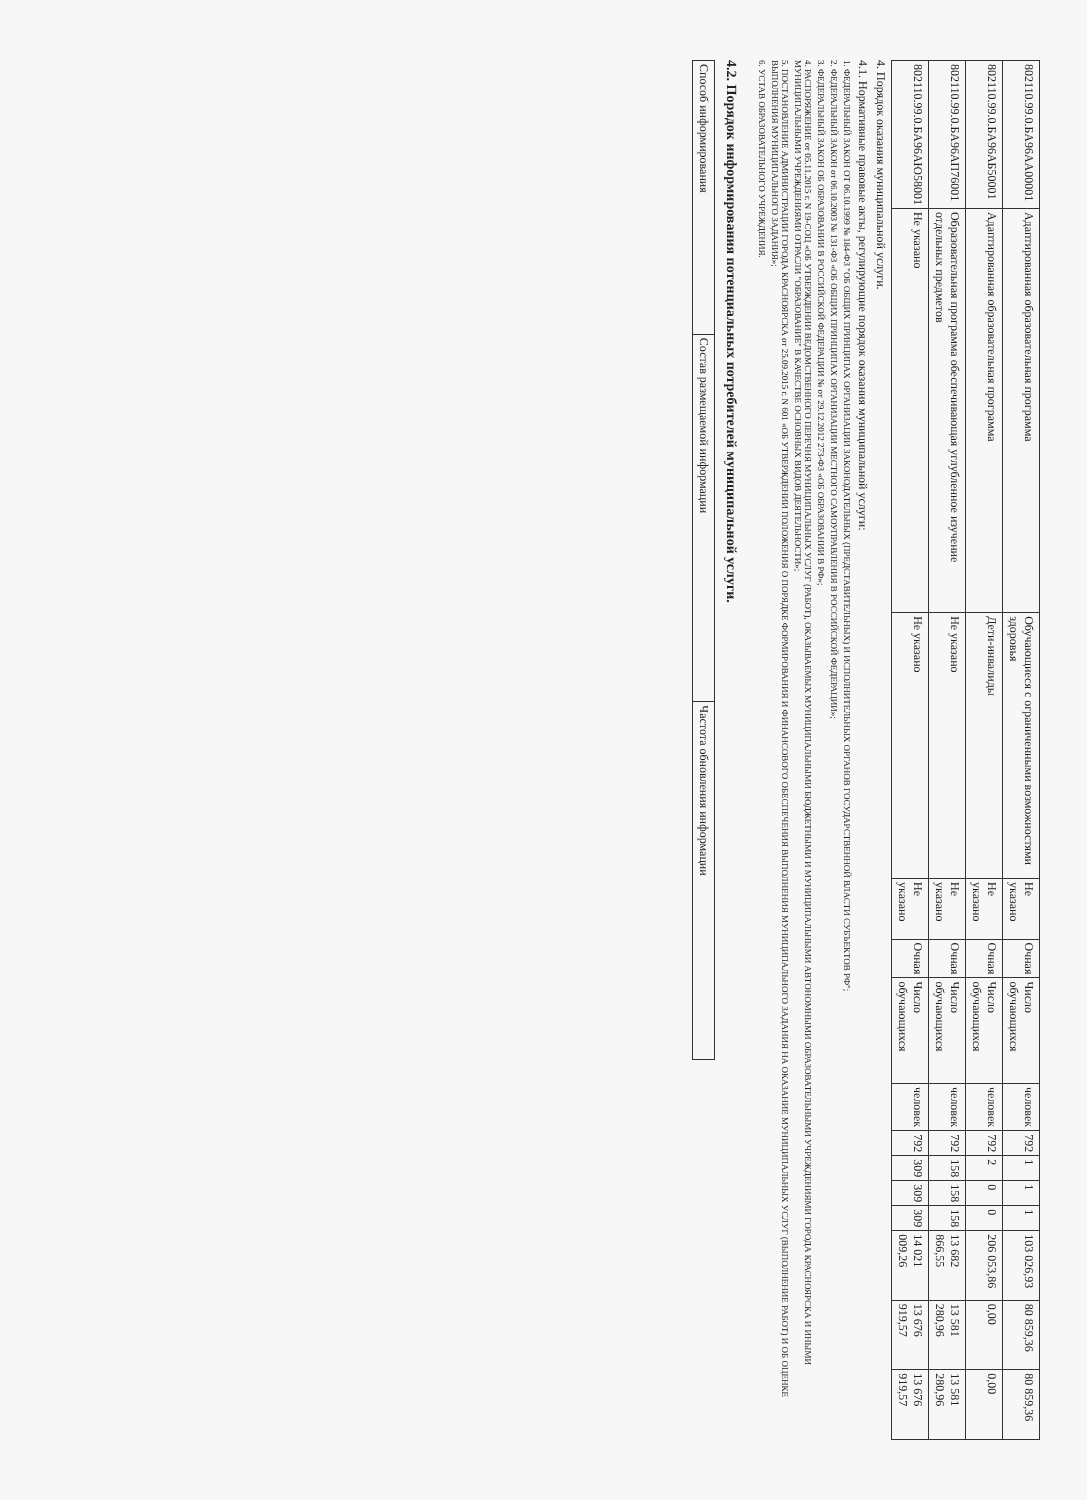| 802110.99.0.БА96АА00001 | Адаптированная образовательная программа | Обучающиеся с ограниченными возможностями здоровья | Не указано | Очная | Число обучающихся | человек | 792 | 1 | 1 | 1 | 103 026,93 | 80 859,36 | 80 859,36 |
| 802110.99.0.БА96АБ50001 | Адаптированная образовательная программа | Дети-инвалиды | Не указано | Очная | Число обучающихся | человек | 792 | 2 | 0 | 0 | 206 053,86 | 0,00 | 0,00 |
| 802110.99.0.БА96АП76001 | Образовательная программа обеспечивающая углубленное изучение отдельных предметов | Не указано | Не указано | Очная | Число обучающихся | человек | 792 | 158 | 158 | 158 | 13 682 866,55 | 13 581 280,96 | 13 581 280,96 |
| 802110.99.0.БА96АЮ58001 | Не указано | Не указано | Не указано | Очная | Число обучающихся | человек | 792 | 309 | 309 | 309 | 14 021 009,26 | 13 676 919,57 | 13 676 919,57 |
4. Порядок оказания муниципальной услуги.
4.1. Нормативные правовые акты, регулирующие порядок оказания муниципальной услуги:
1. ФЕДЕРАЛЬНЫЙ ЗАКОН ОТ 06.10.1999 № 184-ФЗ "ОБ ОБЩИХ ПРИНЦИПАХ ОРГАНИЗАЦИИ ЗАКОНОДАТЕЛЬНЫХ (ПРЕДСТАВИТЕЛЬНЫХ) И ИСПОЛНИТЕЛЬНЫХ ОРГАНОВ ГОСУДАРСТВЕННОЙ ВЛАСТИ СУБЪЕКТОВ РФ";
2. ФЕДЕРАЛЬНЫЙ ЗАКОН от 06.10.2003 № 131-ФЗ «ОБ ОБЩИХ ПРИНЦИПАХ ОРГАНИЗАЦИИ МЕСТНОГО САМОУПРАВЛЕНИЯ В РОССИЙСКОЙ ФЕДЕРАЦИИ»;
3. ФЕДЕРАЛЬНЫЙ ЗАКОН ОБ ОБРАЗОВАНИИ В РОССИЙСКОЙ ФЕДЕРАЦИИ № от 29.12.2012 273-ФЗ «ОБ ОБРАЗОВАНИИ В РФ»;
4. РАСПОРЯЖЕНИЕ от 05.11.2015 г. N 19-СОЦ «ОБ УТВЕРЖДЕНИИ ВЕДОМСТВЕННОГО ПЕРЕЧНЯ МУНИЦИПАЛЬНЫХ УСЛУГ (РАБОТ), ОКАЗЫВАЕМЫХ МУНИЦИПАЛЬНЫМИ БЮДЖЕТНЫМИ И МУНИЦИПАЛЬНЫМИ АВТОНОМНЫМИ ОБРАЗОВАТЕЛЬНЫМИ УЧРЕЖДЕНИЯМИ ГОРОДА КРАСНОЯРСКА И ИНЫМИ МУНИЦИПАЛЬНЫМИ УЧРЕЖДЕНИЯМИ ОТРАСЛИ "ОБРАЗОВАНИЕ" В КАЧЕСТВЕ ОСНОВНЫХ ВИДОВ ДЕЯТЕЛЬНОСТИ»;
5. ПОСТАНОВЛЕНИЕ АДМИНИСТРАЦИИ ГОРОДА КРАСНОЯРСКА от 25.09.2015 г. N 601 «ОБ УТВЕРЖДЕНИИ ПОЛОЖЕНИЯ О ПОРЯДКЕ ФОРМИРОВАНИЯ И ФИНАНСОВОГО ОБЕСПЕЧЕНИЯ ВЫПОЛНЕНИЯ МУНИЦИПАЛЬНОГО ЗАДАНИЯ НА ОКАЗАНИЕ МУНИЦИПАЛЬНЫХ УСЛУГ (ВЫПОЛНЕНИЕ РАБОТ) И ОБ ОЦЕНКЕ ВЫПОЛНЕНИЯ МУНИЦИПАЛЬНОГО ЗАДАНИЯ»;
6. УСТАВ ОБРАЗОВАТЕЛЬНОГО УЧРЕЖДЕНИЯ.
4.2. Порядок информирования потенциальных потребителей муниципальной услуги.
| Способ информирования | Состав размещаемой информации | Частота обновления информации |